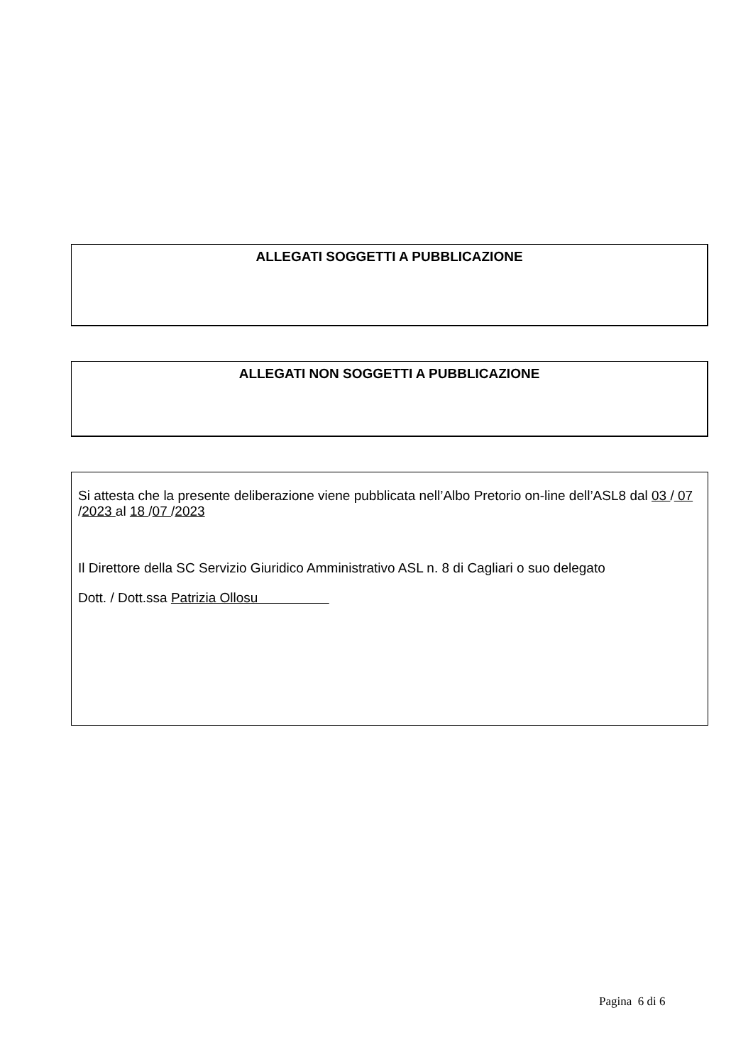ALLEGATI SOGGETTI A PUBBLICAZIONE
ALLEGATI NON SOGGETTI A PUBBLICAZIONE
Si attesta che la presente deliberazione viene pubblicata nell’Albo Pretorio on-line dell’ASL8 dal 03 / 07 /2023 al 18 /07 /2023
Il Direttore della SC Servizio Giuridico Amministrativo ASL n. 8 di Cagliari o suo delegato
Dott. / Dott.ssa Patrizia Ollosu
Pagina 6 di 6